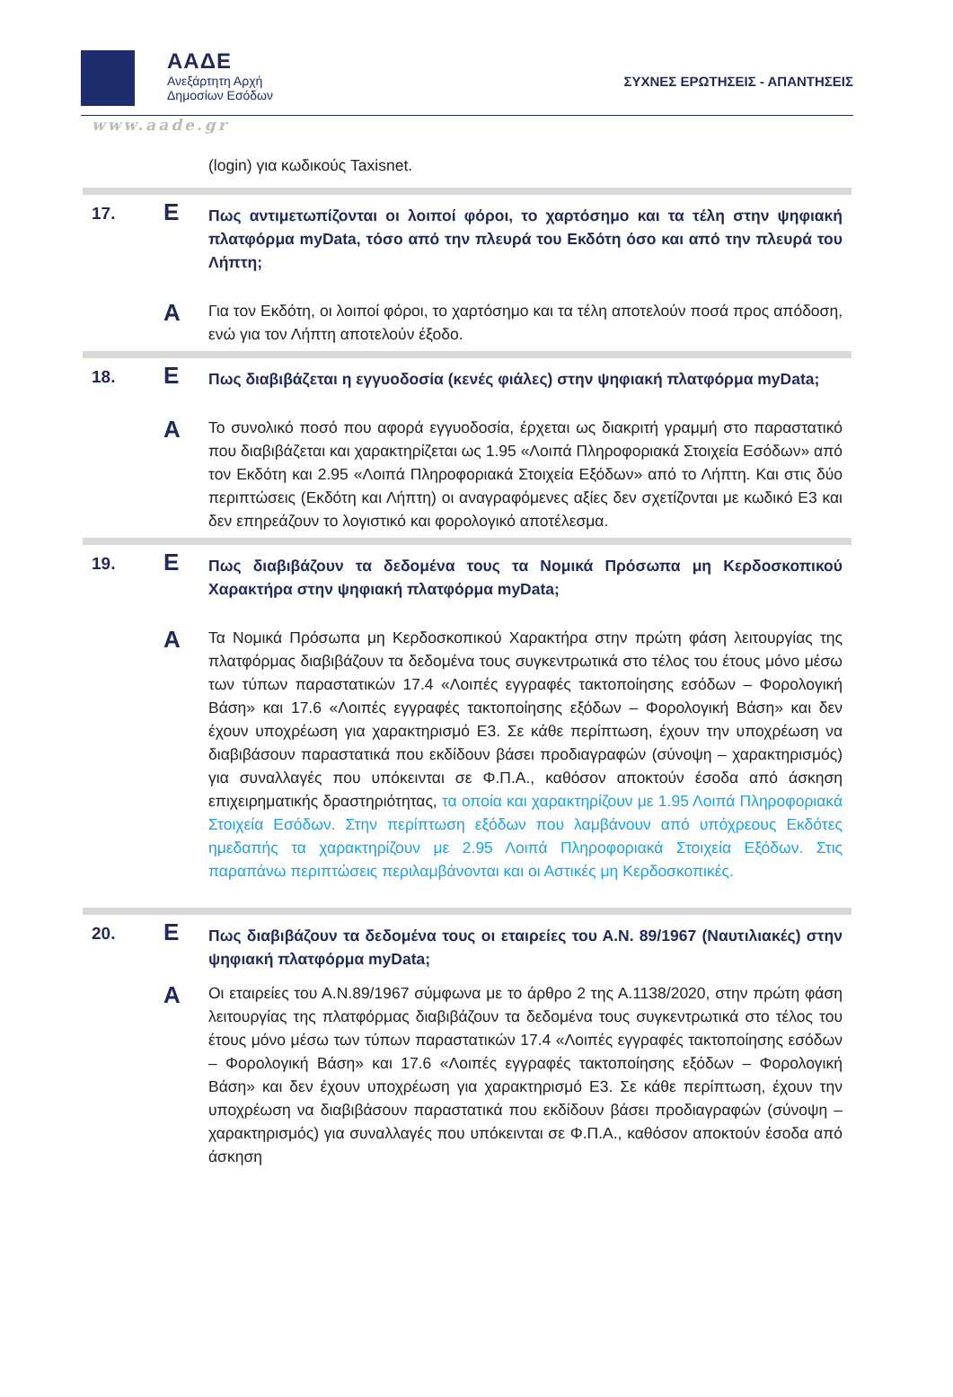ΑΑΔΕ
Ανεξάρτητη Αρχή
Δημοσίων Εσόδων
ΣΥΧΝΕΣ ΕΡΩΤΗΣΕΙΣ - ΑΠΑΝΤΗΣΕΙΣ
www.aade.gr
| | | (login) για κωδικούς Taxisnet. |
| 17. | Ε | Πως αντιμετωπίζονται οι λοιποί φόροι, το χαρτόσημο και τα τέλη στην ψηφιακή πλατφόρμα myData, τόσο από την πλευρά του Εκδότη όσο και από την πλευρά του Λήπτη; |
| | Α | Για τον Εκδότη, οι λοιποί φόροι, το χαρτόσημο και τα τέλη αποτελούν ποσά προς απόδοση, ενώ για τον Λήπτη αποτελούν έξοδο. |
| 18. | Ε | Πως διαβιβάζεται η εγγυοδοσία (κενές φιάλες) στην ψηφιακή πλατφόρμα myData; |
| | Α | Το συνολικό ποσό που αφορά εγγυοδοσία, έρχεται ως διακριτή γραμμή στο παραστατικό που διαβιβάζεται και χαρακτηρίζεται ως 1.95 «Λοιπά Πληροφοριακά Στοιχεία Εσόδων» από τον Εκδότη και 2.95 «Λοιπά Πληροφοριακά Στοιχεία Εξόδων» από το Λήπτη. Και στις δύο περιπτώσεις (Εκδότη και Λήπτη) οι αναγραφόμενες αξίες δεν σχετίζονται με κωδικό Ε3 και δεν επηρεάζουν το λογιστικό και φορολογικό αποτέλεσμα. |
| 19. | Ε | Πως διαβιβάζουν τα δεδομένα τους τα Νομικά Πρόσωπα μη Κερδοσκοπικού Χαρακτήρα στην ψηφιακή πλατφόρμα myData; |
| | Α | Τα Νομικά Πρόσωπα μη Κερδοσκοπικού Χαρακτήρα στην πρώτη φάση λειτουργίας της πλατφόρμας διαβιβάζουν τα δεδομένα τους συγκεντρωτικά στο τέλος του έτους μόνο μέσω των τύπων παραστατικών 17.4 «Λοιπές εγγραφές τακτοποίησης εσόδων – Φορολογική Βάση» και 17.6 «Λοιπές εγγραφές τακτοποίησης εξόδων – Φορολογική Βάση» και δεν έχουν υποχρέωση για χαρακτηρισμό Ε3. Σε κάθε περίπτωση, έχουν την υποχρέωση να διαβιβάσουν παραστατικά που εκδίδουν βάσει προδιαγραφών (σύνοψη – χαρακτηρισμός) για συναλλαγές που υπόκεινται σε Φ.Π.Α., καθόσον αποκτούν έσοδα από άσκηση επιχειρηματικής δραστηριότητας, τα οποία και χαρακτηρίζουν με 1.95 Λοιπά Πληροφοριακά Στοιχεία Εσόδων. Στην περίπτωση εξόδων που λαμβάνουν από υπόχρεους Εκδότες ημεδαπής τα χαρακτηρίζουν με 2.95 Λοιπά Πληροφοριακά Στοιχεία Εξόδων. Στις παραπάνω περιπτώσεις περιλαμβάνονται και οι Αστικές μη Κερδοσκοπικές. |
| 20. | Ε | Πως διαβιβάζουν τα δεδομένα τους οι εταιρείες του Α.Ν. 89/1967 (Ναυτιλιακές) στην ψηφιακή πλατφόρμα myData; |
| | Α | Οι εταιρείες του Α.Ν.89/1967 σύμφωνα με το άρθρο 2 της Α.1138/2020, στην πρώτη φάση λειτουργίας της πλατφόρμας διαβιβάζουν τα δεδομένα τους συγκεντρωτικά στο τέλος του έτους μόνο μέσω των τύπων παραστατικών 17.4 «Λοιπές εγγραφές τακτοποίησης εσόδων – Φορολογική Βάση» και 17.6 «Λοιπές εγγραφές τακτοποίησης εξόδων – Φορολογική Βάση» και δεν έχουν υποχρέωση για χαρακτηρισμό Ε3. Σε κάθε περίπτωση, έχουν την υποχρέωση να διαβιβάσουν παραστατικά που εκδίδουν βάσει προδιαγραφών (σύνοψη – χαρακτηρισμός) για συναλλαγές που υπόκεινται σε Φ.Π.Α., καθόσον αποκτούν έσοδα από άσκηση |